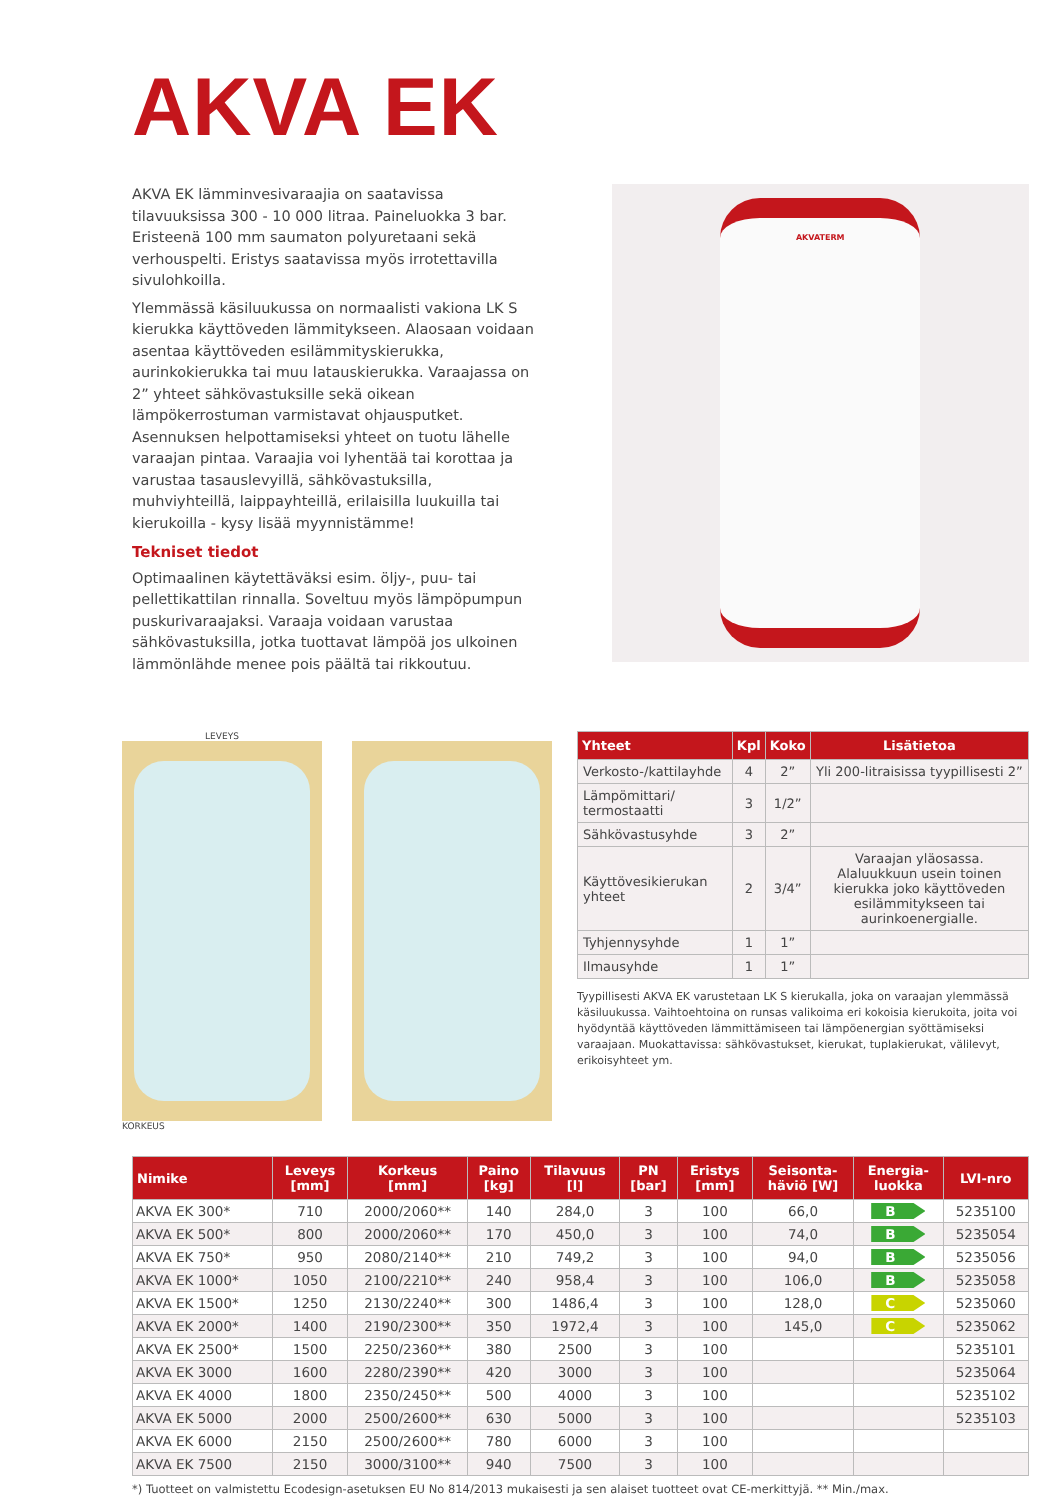AKVA EK
AKVA EK lämminvesivaraajia on saatavissa tilavuuksissa 300 - 10 000 litraa. Paineluokka 3 bar. Eristeenä 100 mm saumaton polyuretaani sekä verhouspelti. Eristys saatavissa myös irrotettavilla sivulohkoilla.
Ylemmässä käsiluukussa on normaalisti vakiona LK S kierukka käyttöveden lämmitykseen. Alaosaan voidaan asentaa käyttöveden esilämmityskierukka, aurinkokierukka tai muu latauskierukka. Varaajassa on 2” yhteet sähkövastuksille sekä oikean lämpökerrostuman varmistavat ohjausputket. Asennuksen helpottamiseksi yhteet on tuotu lähelle varaajan pintaa. Varaajia voi lyhentää tai korottaa ja varustaa tasauslevyillä, sähkövastuksilla, muhviyhteillä, laippayhteillä, erilaisilla luukuilla tai kierukoilla - kysy lisää myynnistämme!
Tekniset tiedot
Optimaalinen käytettäväksi esim. öljy-, puu- tai pellettikattilan rinnalla. Soveltuu myös lämpöpumpun puskurivaraajaksi. Varaaja voidaan varustaa sähkövastuksilla, jotka tuottavat lämpöä jos ulkoinen lämmönlähde menee pois päältä tai rikkoutuu.
AKVATERM
LEVEYS
KORKEUS
| Yhteet | Kpl | Koko | Lisätietoa |
| --- | --- | --- | --- |
| Verkosto-/kattilayhde | 4 | 2” | Yli 200-litraisissa tyypillisesti 2” |
| Lämpömittari/ termostaatti | 3 | 1/2” | |
| Sähkövastusyhde | 3 | 2” | |
| Käyttövesikierukan yhteet | 2 | 3/4” | Varaajan yläosassa. Alaluukkuun usein toinen kierukka joko käyttöveden esilämmitykseen tai aurinkoenergialle. |
| Tyhjennysyhde | 1 | 1” | |
| Ilmausyhde | 1 | 1” | |
Tyypillisesti AKVA EK varustetaan LK S kierukalla, joka on varaajan ylemmässä käsiluukussa. Vaihtoehtoina on runsas valikoima eri kokoisia kierukoita, joita voi hyödyntää käyttöveden lämmittämiseen tai lämpöenergian syöttämiseksi varaajaan. Muokattavissa: sähkövastukset, kierukat, tuplakierukat, välilevyt, erikoisyhteet ym.
| Nimike | Leveys [mm] | Korkeus [mm] | Paino [kg] | Tilavuus [l] | PN [bar] | Eristys [mm] | Seisonta- häviö [W] | Energia- luokka | LVI-nro |
| --- | --- | --- | --- | --- | --- | --- | --- | --- | --- |
| AKVA EK 300* | 710 | 2000/2060** | 140 | 284,0 | 3 | 100 | 66,0 | B | 5235100 |
| AKVA EK 500* | 800 | 2000/2060** | 170 | 450,0 | 3 | 100 | 74,0 | B | 5235054 |
| AKVA EK 750* | 950 | 2080/2140** | 210 | 749,2 | 3 | 100 | 94,0 | B | 5235056 |
| AKVA EK 1000* | 1050 | 2100/2210** | 240 | 958,4 | 3 | 100 | 106,0 | B | 5235058 |
| AKVA EK 1500* | 1250 | 2130/2240** | 300 | 1486,4 | 3 | 100 | 128,0 | C | 5235060 |
| AKVA EK 2000* | 1400 | 2190/2300** | 350 | 1972,4 | 3 | 100 | 145,0 | C | 5235062 |
| AKVA EK 2500* | 1500 | 2250/2360** | 380 | 2500 | 3 | 100 | | | 5235101 |
| AKVA EK 3000 | 1600 | 2280/2390** | 420 | 3000 | 3 | 100 | | | 5235064 |
| AKVA EK 4000 | 1800 | 2350/2450** | 500 | 4000 | 3 | 100 | | | 5235102 |
| AKVA EK 5000 | 2000 | 2500/2600** | 630 | 5000 | 3 | 100 | | | 5235103 |
| AKVA EK 6000 | 2150 | 2500/2600** | 780 | 6000 | 3 | 100 | | | |
| AKVA EK 7500 | 2150 | 3000/3100** | 940 | 7500 | 3 | 100 | | | |
*) Tuotteet on valmistettu Ecodesign-asetuksen EU No 814/2013 mukaisesti ja sen alaiset tuotteet ovat CE-merkittyjä. ** Min./max.